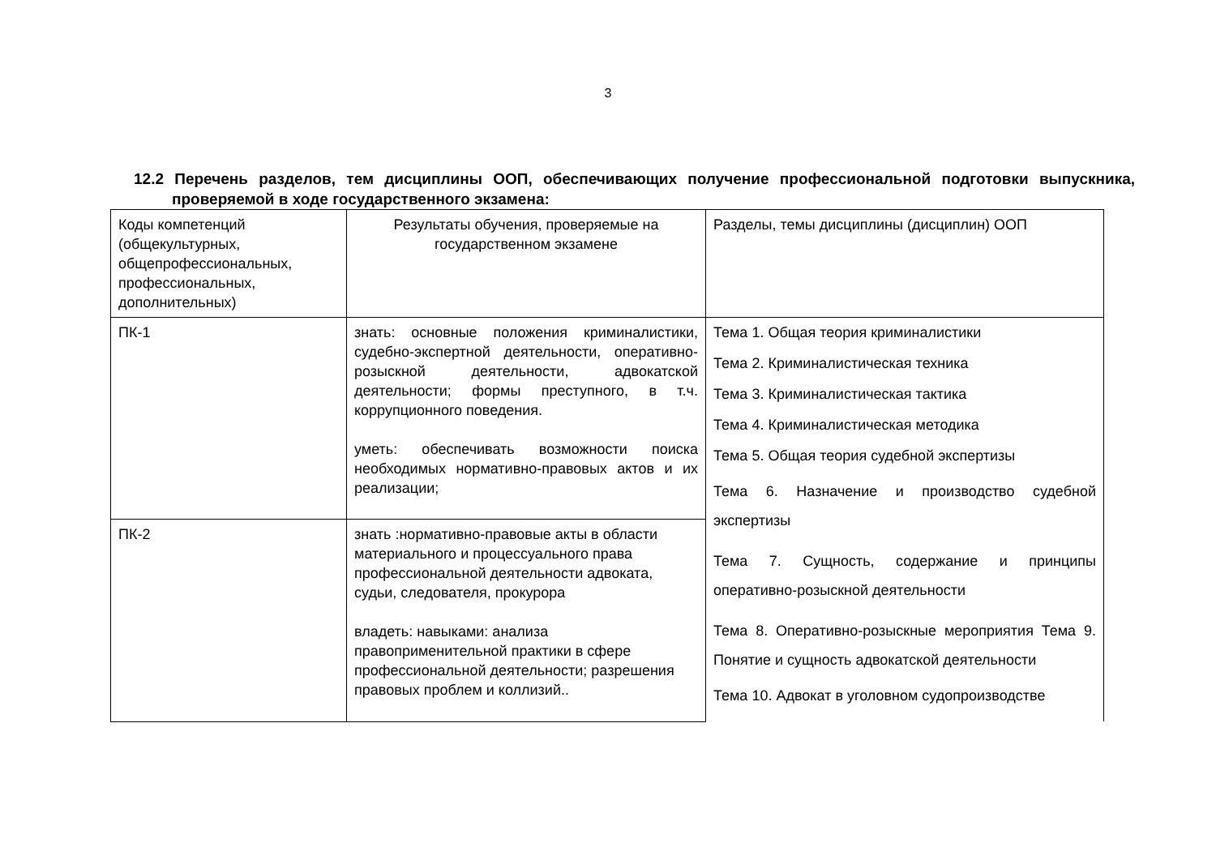3
12.2 Перечень разделов, тем дисциплины ООП, обеспечивающих получение профессиональной подготовки выпускника, проверяемой в ходе государственного экзамена:
| Коды компетенций (общекультурных, общепрофессиональных, профессиональных, дополнительных) | Результаты обучения, проверяемые на государственном экзамене | Разделы, темы дисциплины (дисциплин) ООП |
| ПК-1 | знать: основные положения криминалистики, судебно-экспертной деятельности, оперативно-розыскной деятельности, адвокатской деятельности; формы преступного, в т.ч. коррупционного поведения. уметь: обеспечивать возможности поиска необходимых нормативно-правовых актов и их реализации; | Тема 1. Общая теория криминалистики Тема 2. Криминалистическая техника Тема 3. Криминалистическая тактика Тема 4. Криминалистическая методика Тема 5. Общая теория судебной экспертизы Тема 6. Назначение и производство судебной экспертизы Тема 7. Сущность, содержание и принципы оперативно-розыскной деятельности Тема 8. Оперативно-розыскные мероприятия Тема 9. Понятие и сущность адвокатской деятельности Тема 10. Адвокат в уголовном судопроизводстве |
| ПК-2 | знать :нормативно-правовые акты в области материального и процессуального права профессиональной деятельности адвоката, судьи, следователя, прокурора владеть: навыками: анализа правоприменительной практики в сфере профессиональной деятельности; разрешения правовых проблем и коллизий.. | |